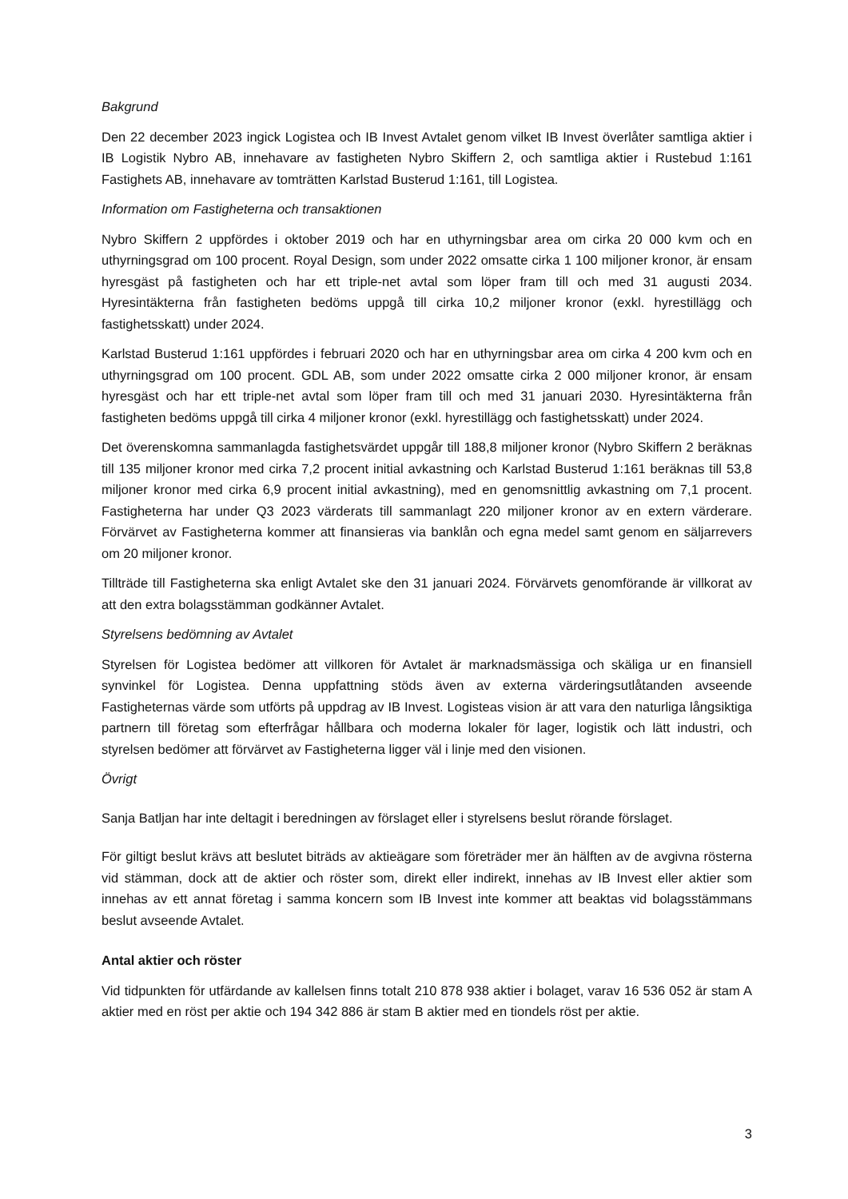Bakgrund
Den 22 december 2023 ingick Logistea och IB Invest Avtalet genom vilket IB Invest överlåter samtliga aktier i IB Logistik Nybro AB, innehavare av fastigheten Nybro Skiffern 2, och samtliga aktier i Rustebud 1:161 Fastighets AB, innehavare av tomträtten Karlstad Busterud 1:161, till Logistea.
Information om Fastigheterna och transaktionen
Nybro Skiffern 2 uppfördes i oktober 2019 och har en uthyrningsbar area om cirka 20 000 kvm och en uthyrningsgrad om 100 procent. Royal Design, som under 2022 omsatte cirka 1 100 miljoner kronor, är ensam hyresgäst på fastigheten och har ett triple-net avtal som löper fram till och med 31 augusti 2034. Hyresintäkterna från fastigheten bedöms uppgå till cirka 10,2 miljoner kronor (exkl. hyrestillägg och fastighetsskatt) under 2024.
Karlstad Busterud 1:161 uppfördes i februari 2020 och har en uthyrningsbar area om cirka 4 200 kvm och en uthyrningsgrad om 100 procent. GDL AB, som under 2022 omsatte cirka 2 000 miljoner kronor, är ensam hyresgäst och har ett triple-net avtal som löper fram till och med 31 januari 2030. Hyresintäkterna från fastigheten bedöms uppgå till cirka 4 miljoner kronor (exkl. hyrestillägg och fastighetsskatt) under 2024.
Det överenskomna sammanlagda fastighetsvärdet uppgår till 188,8 miljoner kronor (Nybro Skiffern 2 beräknas till 135 miljoner kronor med cirka 7,2 procent initial avkastning och Karlstad Busterud 1:161 beräknas till 53,8 miljoner kronor med cirka 6,9 procent initial avkastning), med en genomsnittlig avkastning om 7,1 procent. Fastigheterna har under Q3 2023 värderats till sammanlagt 220 miljoner kronor av en extern värderare. Förvärvet av Fastigheterna kommer att finansieras via banklån och egna medel samt genom en säljarrevers om 20 miljoner kronor.
Tillträde till Fastigheterna ska enligt Avtalet ske den 31 januari 2024. Förvärvets genomförande är villkorat av att den extra bolagsstämman godkänner Avtalet.
Styrelsens bedömning av Avtalet
Styrelsen för Logistea bedömer att villkoren för Avtalet är marknadsmässiga och skäliga ur en finansiell synvinkel för Logistea. Denna uppfattning stöds även av externa värderingsutlåtanden avseende Fastigheternas värde som utförts på uppdrag av IB Invest. Logisteas vision är att vara den naturliga långsiktiga partnern till företag som efterfrågar hållbara och moderna lokaler för lager, logistik och lätt industri, och styrelsen bedömer att förvärvet av Fastigheterna ligger väl i linje med den visionen.
Övrigt
Sanja Batljan har inte deltagit i beredningen av förslaget eller i styrelsens beslut rörande förslaget.
För giltigt beslut krävs att beslutet biträds av aktieägare som företräder mer än hälften av de avgivna rösterna vid stämman, dock att de aktier och röster som, direkt eller indirekt, innehas av IB Invest eller aktier som innehas av ett annat företag i samma koncern som IB Invest inte kommer att beaktas vid bolagsstämmans beslut avseende Avtalet.
Antal aktier och röster
Vid tidpunkten för utfärdande av kallelsen finns totalt 210 878 938 aktier i bolaget, varav 16 536 052 är stam A aktier med en röst per aktie och 194 342 886 är stam B aktier med en tiondels röst per aktie.
3